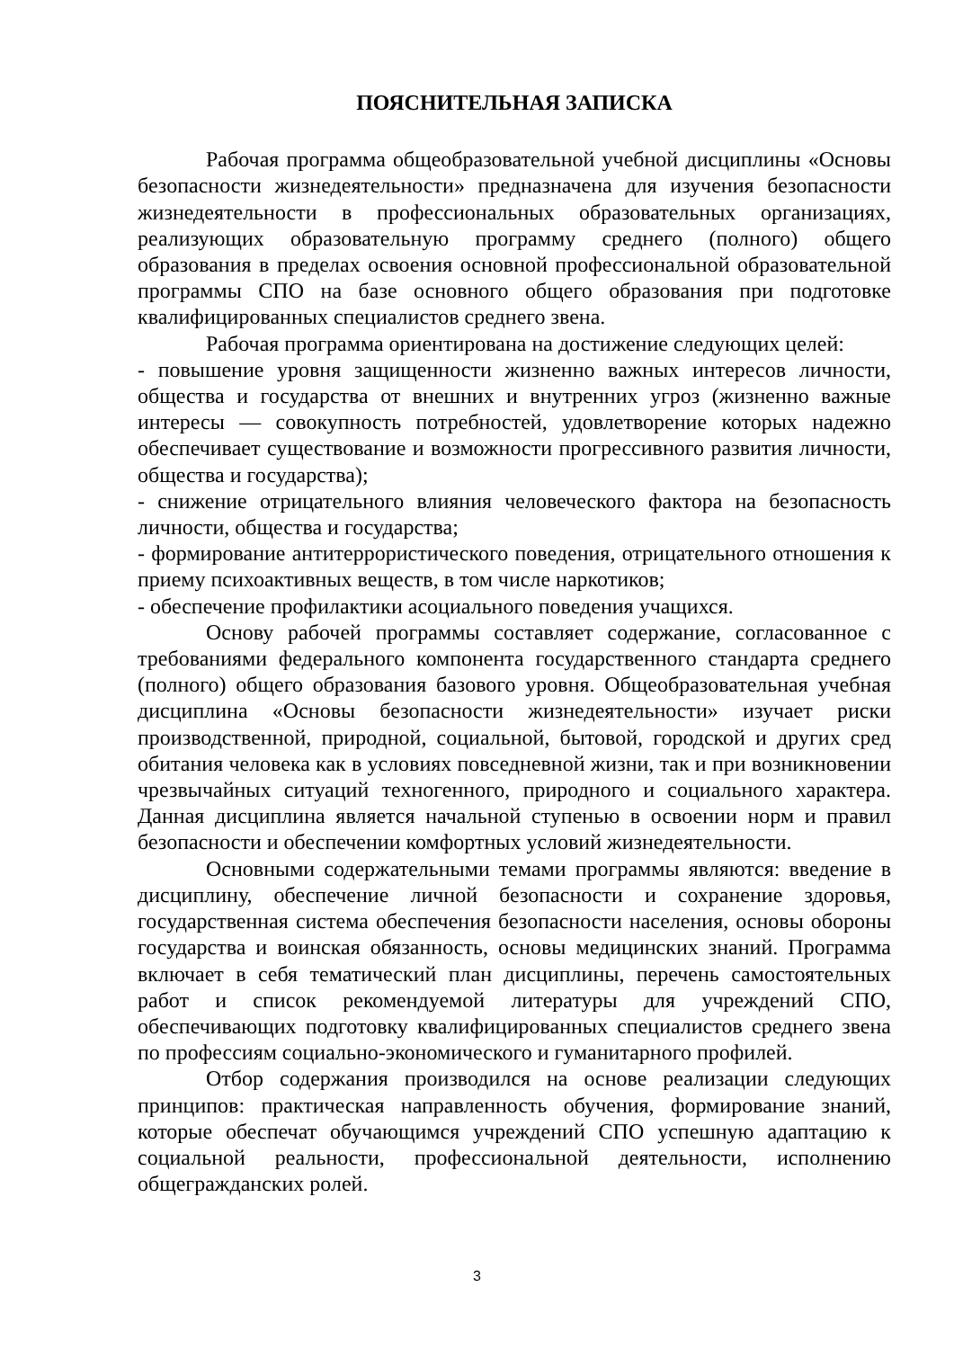ПОЯСНИТЕЛЬНАЯ ЗАПИСКА
Рабочая программа общеобразовательной учебной дисциплины «Основы безопасности жизнедеятельности» предназначена для изучения безопасности жизнедеятельности в профессиональных образовательных организациях, реализующих образовательную программу среднего (полного) общего образования в пределах освоения основной профессиональной образовательной программы СПО на базе основного общего образования при подготовке квалифицированных специалистов среднего звена.
Рабочая программа ориентирована на достижение следующих целей:
- повышение уровня защищенности жизненно важных интересов личности, общества и государства от внешних и внутренних угроз (жизненно важные интересы — совокупность потребностей, удовлетворение которых надежно обеспечивает существование и возможности прогрессивного развития личности, общества и государства);
- снижение отрицательного влияния человеческого фактора на безопасность личности, общества и государства;
- формирование антитеррористического поведения, отрицательного отношения к приему психоактивных веществ, в том числе наркотиков;
- обеспечение профилактики асоциального поведения учащихся.
Основу рабочей программы составляет содержание, согласованное с требованиями федерального компонента государственного стандарта среднего (полного) общего образования базового уровня. Общеобразовательная учебная дисциплина «Основы безопасности жизнедеятельности» изучает риски производственной, природной, социальной, бытовой, городской и других сред обитания человека как в условиях повседневной жизни, так и при возникновении чрезвычайных ситуаций техногенного, природного и социального характера. Данная дисциплина является начальной ступенью в освоении норм и правил безопасности и обеспечении комфортных условий жизнедеятельности.
Основными содержательными темами программы являются: введение в дисциплину, обеспечение личной безопасности и сохранение здоровья, государственная система обеспечения безопасности населения, основы обороны государства и воинская обязанность, основы медицинских знаний. Программа включает в себя тематический план дисциплины, перечень самостоятельных работ и список рекомендуемой литературы для учреждений СПО, обеспечивающих подготовку квалифицированных специалистов среднего звена по профессиям социально-экономического и гуманитарного профилей.
Отбор содержания производился на основе реализации следующих принципов: практическая направленность обучения, формирование знаний, которые обеспечат обучающимся учреждений СПО успешную адаптацию к социальной реальности, профессиональной деятельности, исполнению общегражданских ролей.
3